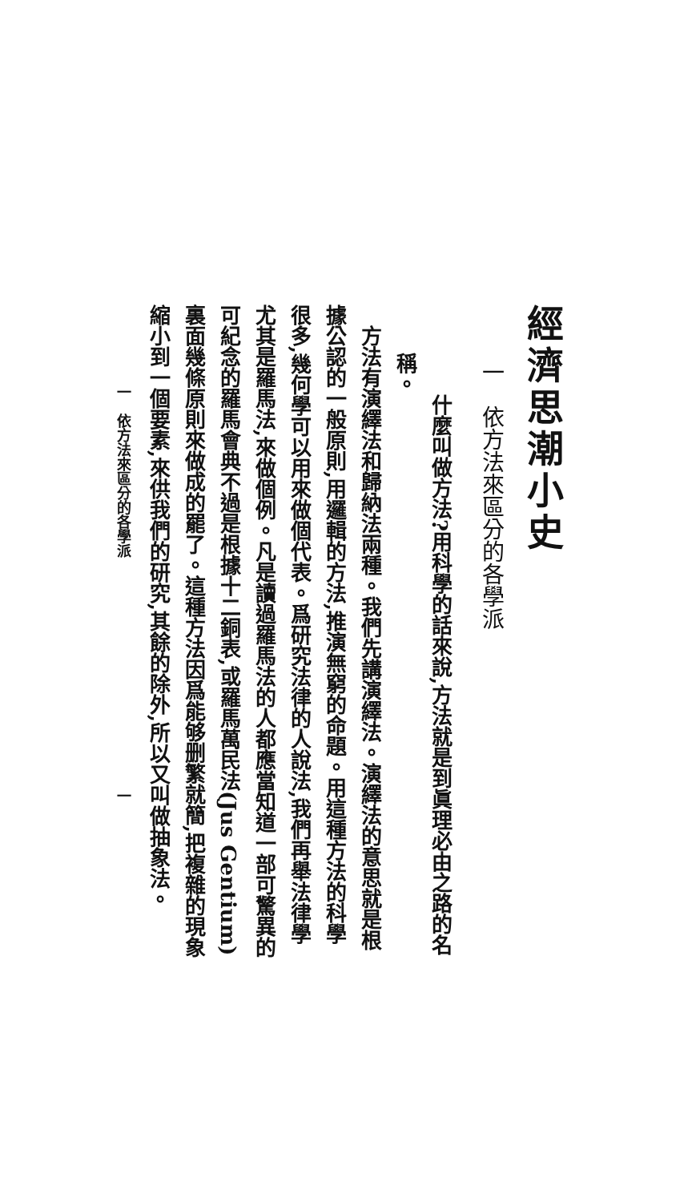經濟思潮小史
一　依方法來區分的各學派
什麼叫做方法?用科學的話來說,方法就是到眞理必由之路的名稱。
方法有演繹法和歸納法兩種。我們先講演繹法。演繹法的意思就是根據公認的一般原則,用邏輯的方法,推演無窮的命題。用這種方法的科學很多,幾何學可以用來做個代表。爲研究法律的人說法,我們再舉法律學尤其是羅馬法,來做個例。凡是讀過羅馬法的人都應當知道一部可驚異的可紀念的羅馬會典不過是根據十二銅表,或羅馬萬民法(Jus Gentium)裏面幾條原則來做成的罷了。這種方法因爲能够删繁就簡,把複雜的現象縮小到一個要素,來供我們的研究,其餘的除外,所以又叫做抽象法。
一　依方法來區分的各學派　　　　　　　　　　　　　　　　一